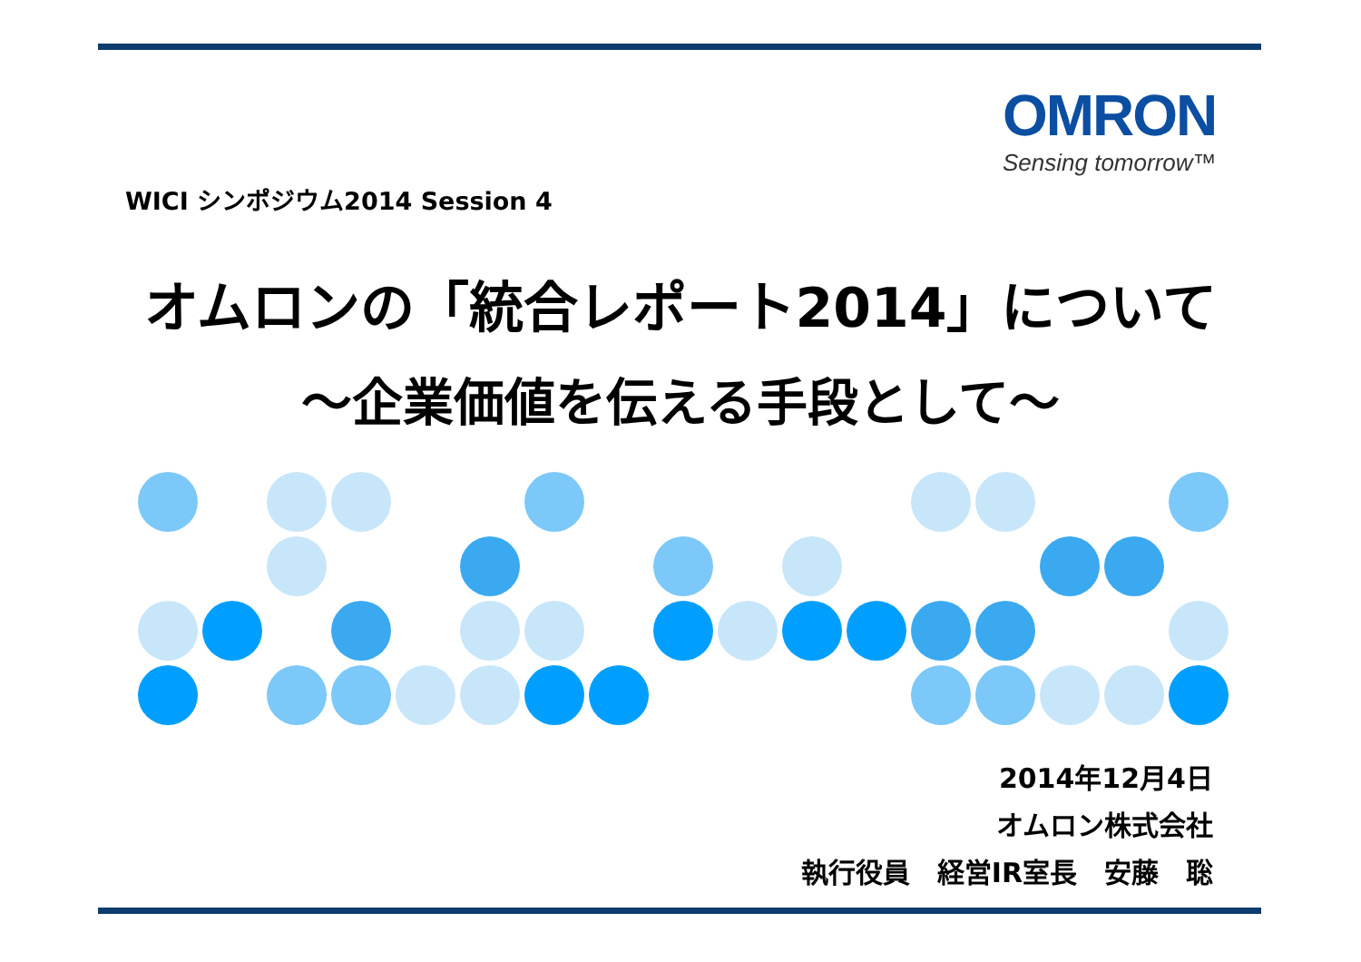OMRON
Sensing tomorrow™
WICI シンポジウム2014 Session 4
オムロンの「統合レポート2014」について
～企業価値を伝える手段として～
2014年12月4日
オムロン株式会社
執行役員　経営IR室長　安藤　聡